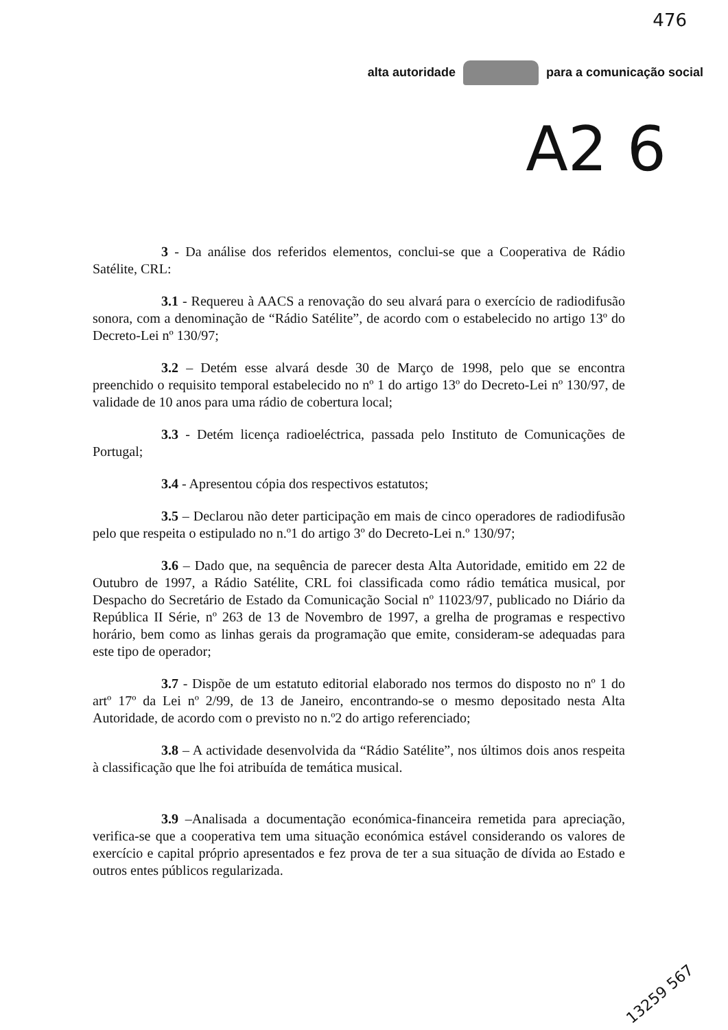476
alta autoridade para a comunicação social
A2 6
3 - Da análise dos referidos elementos, conclui-se que a Cooperativa de Rádio Satélite, CRL:
3.1 - Requereu à AACS a renovação do seu alvará para o exercício de radiodifusão sonora, com a denominação de “Rádio Satélite”, de acordo com o estabelecido no artigo 13º do Decreto-Lei nº 130/97;
3.2 – Detém esse alvará desde 30 de Março de 1998, pelo que se encontra preenchido o requisito temporal estabelecido no nº 1 do artigo 13º do Decreto-Lei nº 130/97, de validade de 10 anos para uma rádio de cobertura local;
3.3 - Detém licença radioeléctrica, passada pelo Instituto de Comunicações de Portugal;
3.4 - Apresentou cópia dos respectivos estatutos;
3.5 – Declarou não deter participação em mais de cinco operadores de radiodifusão pelo que respeita o estipulado no n.º1 do artigo 3º do Decreto-Lei n.º 130/97;
3.6 – Dado que, na sequência de parecer desta Alta Autoridade, emitido em 22 de Outubro de 1997, a Rádio Satélite, CRL foi classificada como rádio temática musical, por Despacho do Secretário de Estado da Comunicação Social nº 11023/97, publicado no Diário da República II Série, nº 263 de 13 de Novembro de 1997, a grelha de programas e respectivo horário, bem como as linhas gerais da programação que emite, consideram-se adequadas para este tipo de operador;
3.7 - Dispõe de um estatuto editorial elaborado nos termos do disposto no nº 1 do artº 17º da Lei nº 2/99, de 13 de Janeiro, encontrando-se o mesmo depositado nesta Alta Autoridade, de acordo com o previsto no n.º2 do artigo referenciado;
3.8 – A actividade desenvolvida da “Rádio Satélite”, nos últimos dois anos respeita à classificação que lhe foi atribuída de temática musical.
3.9 –Analisada a documentação económica-financeira remetida para apreciação, verifica-se que a cooperativa tem uma situação económica estável considerando os valores de exercício e capital próprio apresentados e fez prova de ter a sua situação de dívida ao Estado e outros entes públicos regularizada.
13259 567